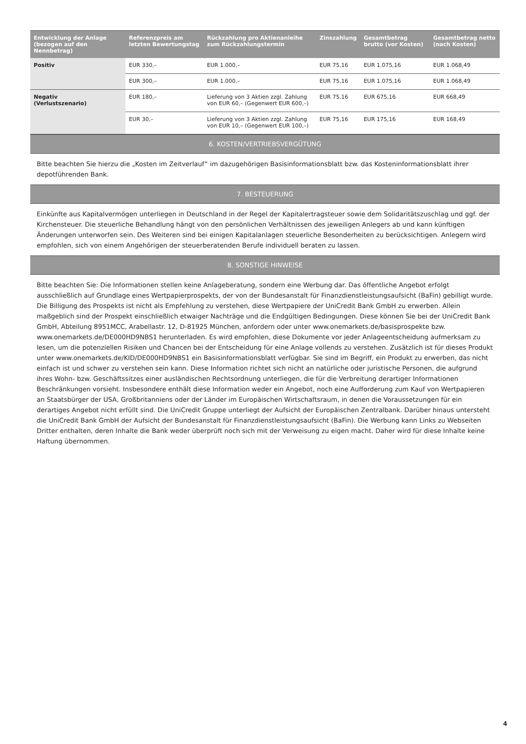| Entwicklung der Anlage (bezogen auf den Nennbetrag) | Referenzpreis am letzten Bewertungstag | Rückzahlung pro Aktienanleihe zum Rückzahlungstermin | Zinszahlung | Gesamtbetrag brutto (vor Kosten) | Gesamtbetrag netto (nach Kosten) |
| --- | --- | --- | --- | --- | --- |
| Positiv | EUR 330,– | EUR 1.000,– | EUR 75,16 | EUR 1.075,16 | EUR 1.068,49 |
| | EUR 300,– | EUR 1.000,– | EUR 75,16 | EUR 1.075,16 | EUR 1.068,49 |
| Negativ (Verlustszenario) | EUR 180,– | Lieferung von 3 Aktien zzgl. Zahlung von EUR 60,– (Gegenwert EUR 600,–) | EUR 75,16 | EUR 675,16 | EUR 668,49 |
| | EUR 30,– | Lieferung von 3 Aktien zzgl. Zahlung von EUR 10,– (Gegenwert EUR 100,–) | EUR 75,16 | EUR 175,16 | EUR 168,49 |
6. KOSTEN/VERTRIEBSVERGÜTUNG
Bitte beachten Sie hierzu die „Kosten im Zeitverlauf“ im dazugehörigen Basisinformationsblatt bzw. das Kosteninformationsblatt ihrer depotführenden Bank.
7. BESTEUERUNG
Einkünfte aus Kapitalvermögen unterliegen in Deutschland in der Regel der Kapitalertragsteuer sowie dem Solidaritätszuschlag und ggf. der Kirchensteuer. Die steuerliche Behandlung hängt von den persönlichen Verhältnissen des jeweiligen Anlegers ab und kann künftigen Änderungen unterworfen sein. Des Weiteren sind bei einigen Kapitalanlagen steuerliche Besonderheiten zu berücksichtigen. Anlegern wird empfohlen, sich von einem Angehörigen der steuerberatenden Berufe individuell beraten zu lassen.
8. SONSTIGE HINWEISE
Bitte beachten Sie: Die Informationen stellen keine Anlageberatung, sondern eine Werbung dar. Das öffentliche Angebot erfolgt ausschließlich auf Grundlage eines Wertpapierprospekts, der von der Bundesanstalt für Finanzdienstleistungsaufsicht (BaFin) gebilligt wurde. Die Billigung des Prospekts ist nicht als Empfehlung zu verstehen, diese Wertpapiere der UniCredit Bank GmbH zu erwerben. Allein maßgeblich sind der Prospekt einschließlich etwaiger Nachträge und die Endgültigen Bedingungen. Diese können Sie bei der UniCredit Bank GmbH, Abteilung 8951MCC, Arabellastr. 12, D-81925 München, anfordern oder unter www.onemarkets.de/basisprospekte bzw. www.onemarkets.de/DE000HD9NBS1 herunterladen. Es wird empfohlen, diese Dokumente vor jeder Anlageentscheidung aufmerksam zu lesen, um die potenziellen Risiken und Chancen bei der Entscheidung für eine Anlage vollends zu verstehen. Zusätzlich ist für dieses Produkt unter www.onemarkets.de/KID/DE000HD9NBS1 ein Basisinformationsblatt verfügbar. Sie sind im Begriff, ein Produkt zu erwerben, das nicht einfach ist und schwer zu verstehen sein kann. Diese Information richtet sich nicht an natürliche oder juristische Personen, die aufgrund ihres Wohn- bzw. Geschäftssitzes einer ausländischen Rechtsordnung unterliegen, die für die Verbreitung derartiger Informationen Beschränkungen vorsieht. Insbesondere enthält diese Information weder ein Angebot, noch eine Aufforderung zum Kauf von Wertpapieren an Staatsbürger der USA, Großbritanniens oder der Länder im Europäischen Wirtschaftsraum, in denen die Voraussetzungen für ein derartiges Angebot nicht erfüllt sind. Die UniCredit Gruppe unterliegt der Aufsicht der Europäischen Zentralbank. Darüber hinaus untersteht die UniCredit Bank GmbH der Aufsicht der Bundesanstalt für Finanzdienstleistungsaufsicht (BaFin). Die Werbung kann Links zu Webseiten Dritter enthalten, deren Inhalte die Bank weder überprüft noch sich mit der Verweisung zu eigen macht. Daher wird für diese Inhalte keine Haftung übernommen.
4